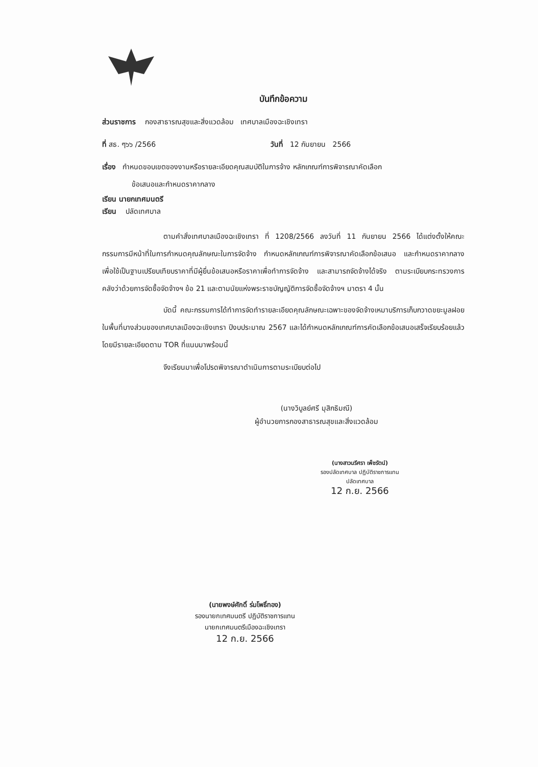บันทึกข้อความ
ส่วนราชการ กองสาธารณสุขและสิ่งแวดล้อม เทศบาลเมืองฉะเชิงเทรา
ที่ สธ. ๆ๖๖ /2566 วันที่ 12 กันยายน 2566
เรื่อง กำหนดขอบเขตของงานหรือรายละเอียดคุณสมบัติในการจ้าง หลักเกณฑ์การพิจารณาคัดเลือก
ข้อเสนอและกำหนดราคากลาง
เรียน นายกเทศมนตรี
เรียน ปลัดเทศบาล
ตามคำสั่งเทศบาลเมืองฉะเชิงเทรา ที่ 1208/2566 ลงวันที่ 11 กันยายน 2566 ได้แต่งตั้งให้คณะกรรมการมีหน้าที่ในการกำหนดคุณลักษณะในการจัดจ้าง กำหนดหลักเกณฑ์การพิจารณาคัดเลือกข้อเสนอ และกำหนดราคากลาง เพื่อใช้เป็นฐานเปรียบเทียบราคาที่มีผู้ยื่นข้อเสนอหรือราคาเพื่อทำการจัดจ้าง และสามารถจัดจ้างได้จริง ตามระเบียบกระทรวงการคลังว่าด้วยการจัดซื้อจัดจ้างฯ ข้อ 21 และตามนัยแห่งพระราชบัญญัติการจัดซื้อจัดจ้างฯ มาตรา 4 นั้น
บัดนี้ คณะกรรมการได้ทำการจัดทำรายละเอียดคุณลักษณะเฉพาะของจัดจ้างเหมาบริการเก็บกวาดขยะมูลฝอยในพื้นที่บางส่วนของเทศบาลเมืองฉะเชิงเทรา ปีงบประมาณ 2567 และได้กำหนดหลักเกณฑ์การคัดเลือกข้อเสนอเสร็จเรียบร้อยแล้ว โดยมีรายละเอียดตาม TOR ที่แนบมาพร้อมนี้
จึงเรียนมาเพื่อโปรดพิจารณาดำเนินการตามระเบียบต่อไป
(นางวิบูลย์ศรี มุสิกธิมณี)
ผู้อำนวยการกองสาธารณสุขและสิ่งแวดล้อม
(นางสาวนรีศรา เพ็ชรัตน์)
รองปลัดเทศบาล ปฏิบัติราชการแทน
ปลัดเทศบาล
12 ก.ย. 2566
(นายพงษ์ศักดิ์ ร่มโพธิ์ทอง)
รองนายกเทศมนตรี ปฏิบัติราชการแทน
นายกเทศมนตรีเมืองฉะเชิงเทรา
12 ก.ย. 2566